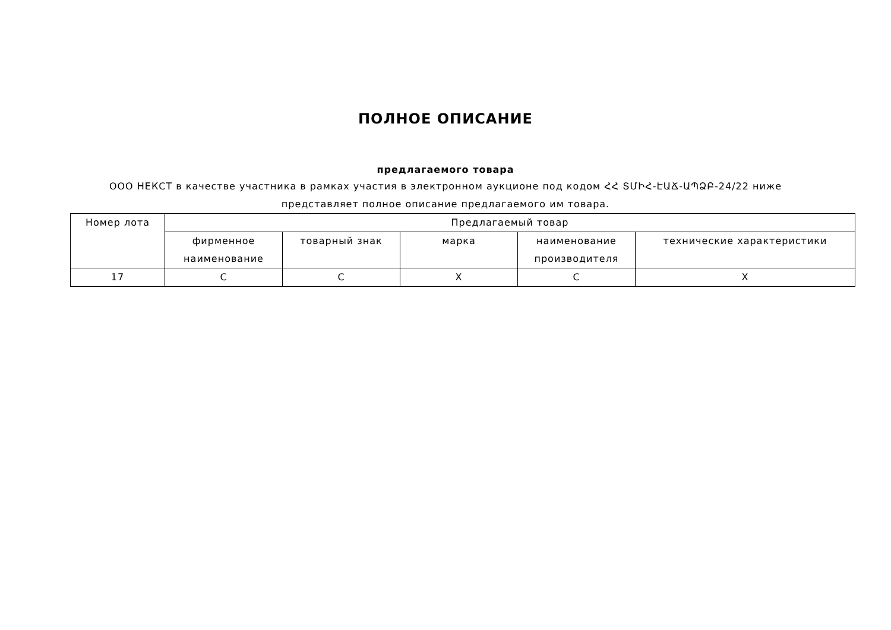ПОЛНОЕ ОПИСАНИЕ
предлагаемого товара
ООО НЕКСТ в качестве участника в рамках участия в электронном аукционе под кодом ՀՀ ՏՄԻՀ-ԷԱՃ-ԱՊՁԲ-24/22 ниже представляет полное описание предлагаемого им товара.
| Номер лота | Предлагаемый товар | | | | |
| --- | --- | --- | --- | --- | --- |
| | фирменное наименование | товарный знак | марка | наименование производителя | технические характеристики |
| 17 | C | C | X | C | X |